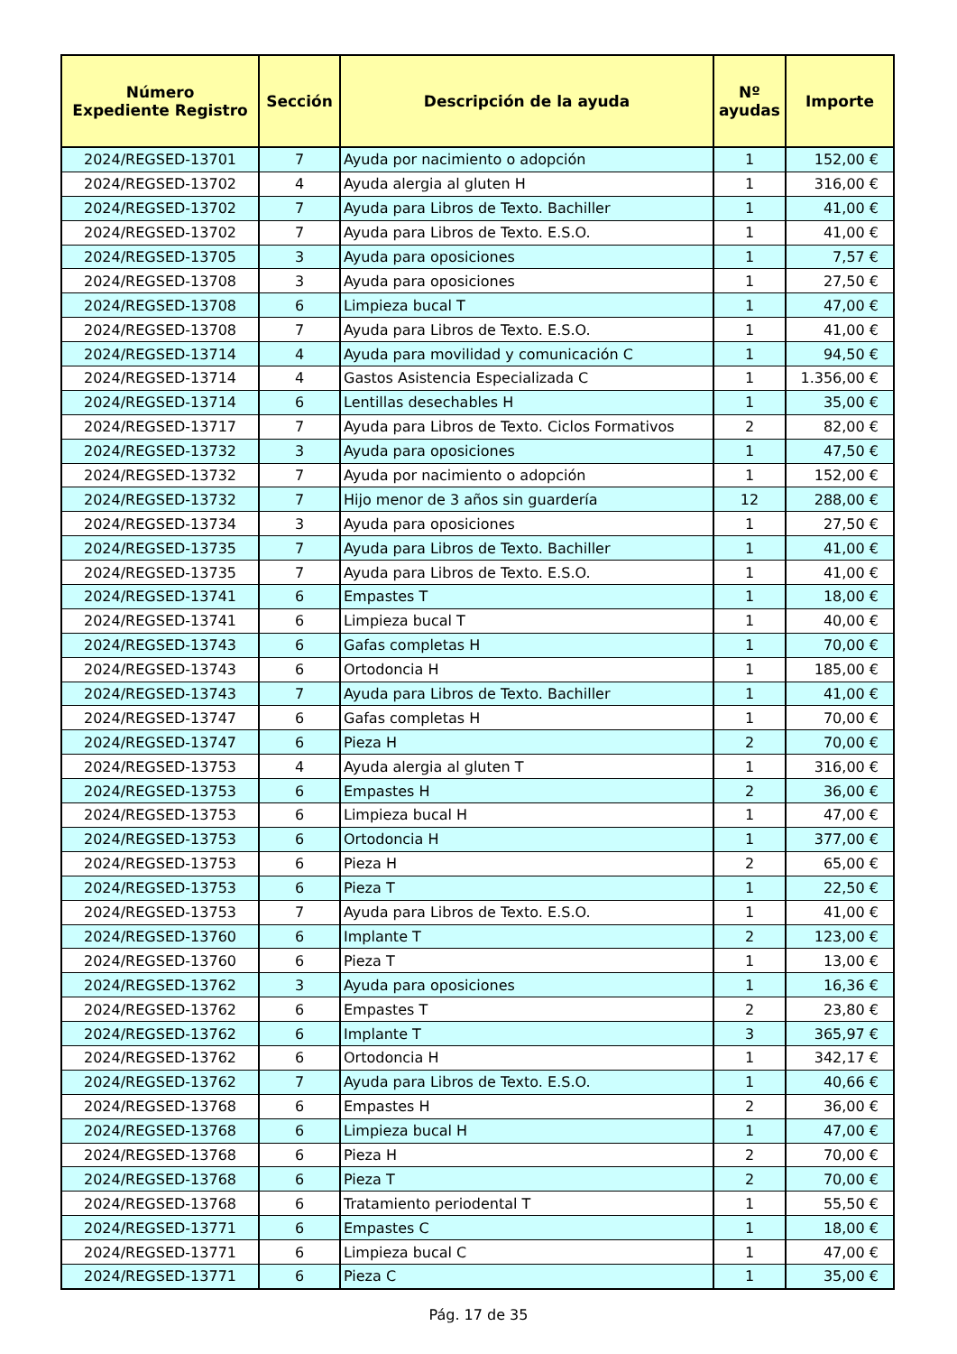| Número Expediente Registro | Sección | Descripción de la ayuda | Nº ayudas | Importe |
| --- | --- | --- | --- | --- |
| 2024/REGSED-13701 | 7 | Ayuda por nacimiento o adopción | 1 | 152,00 € |
| 2024/REGSED-13702 | 4 | Ayuda alergia al gluten H | 1 | 316,00 € |
| 2024/REGSED-13702 | 7 | Ayuda para Libros de Texto. Bachiller | 1 | 41,00 € |
| 2024/REGSED-13702 | 7 | Ayuda para Libros de Texto. E.S.O. | 1 | 41,00 € |
| 2024/REGSED-13705 | 3 | Ayuda para oposiciones | 1 | 7,57 € |
| 2024/REGSED-13708 | 3 | Ayuda para oposiciones | 1 | 27,50 € |
| 2024/REGSED-13708 | 6 | Limpieza bucal T | 1 | 47,00 € |
| 2024/REGSED-13708 | 7 | Ayuda para Libros de Texto. E.S.O. | 1 | 41,00 € |
| 2024/REGSED-13714 | 4 | Ayuda para movilidad y comunicación C | 1 | 94,50 € |
| 2024/REGSED-13714 | 4 | Gastos Asistencia Especializada C | 1 | 1.356,00 € |
| 2024/REGSED-13714 | 6 | Lentillas desechables H | 1 | 35,00 € |
| 2024/REGSED-13717 | 7 | Ayuda para Libros de Texto. Ciclos Formativos | 2 | 82,00 € |
| 2024/REGSED-13732 | 3 | Ayuda para oposiciones | 1 | 47,50 € |
| 2024/REGSED-13732 | 7 | Ayuda por nacimiento o adopción | 1 | 152,00 € |
| 2024/REGSED-13732 | 7 | Hijo menor de 3 años sin guardería | 12 | 288,00 € |
| 2024/REGSED-13734 | 3 | Ayuda para oposiciones | 1 | 27,50 € |
| 2024/REGSED-13735 | 7 | Ayuda para Libros de Texto. Bachiller | 1 | 41,00 € |
| 2024/REGSED-13735 | 7 | Ayuda para Libros de Texto. E.S.O. | 1 | 41,00 € |
| 2024/REGSED-13741 | 6 | Empastes T | 1 | 18,00 € |
| 2024/REGSED-13741 | 6 | Limpieza bucal T | 1 | 40,00 € |
| 2024/REGSED-13743 | 6 | Gafas completas H | 1 | 70,00 € |
| 2024/REGSED-13743 | 6 | Ortodoncia H | 1 | 185,00 € |
| 2024/REGSED-13743 | 7 | Ayuda para Libros de Texto. Bachiller | 1 | 41,00 € |
| 2024/REGSED-13747 | 6 | Gafas completas H | 1 | 70,00 € |
| 2024/REGSED-13747 | 6 | Pieza H | 2 | 70,00 € |
| 2024/REGSED-13753 | 4 | Ayuda alergia al gluten T | 1 | 316,00 € |
| 2024/REGSED-13753 | 6 | Empastes H | 2 | 36,00 € |
| 2024/REGSED-13753 | 6 | Limpieza bucal H | 1 | 47,00 € |
| 2024/REGSED-13753 | 6 | Ortodoncia H | 1 | 377,00 € |
| 2024/REGSED-13753 | 6 | Pieza H | 2 | 65,00 € |
| 2024/REGSED-13753 | 6 | Pieza T | 1 | 22,50 € |
| 2024/REGSED-13753 | 7 | Ayuda para Libros de Texto. E.S.O. | 1 | 41,00 € |
| 2024/REGSED-13760 | 6 | Implante T | 2 | 123,00 € |
| 2024/REGSED-13760 | 6 | Pieza T | 1 | 13,00 € |
| 2024/REGSED-13762 | 3 | Ayuda para oposiciones | 1 | 16,36 € |
| 2024/REGSED-13762 | 6 | Empastes T | 2 | 23,80 € |
| 2024/REGSED-13762 | 6 | Implante T | 3 | 365,97 € |
| 2024/REGSED-13762 | 6 | Ortodoncia H | 1 | 342,17 € |
| 2024/REGSED-13762 | 7 | Ayuda para Libros de Texto. E.S.O. | 1 | 40,66 € |
| 2024/REGSED-13768 | 6 | Empastes H | 2 | 36,00 € |
| 2024/REGSED-13768 | 6 | Limpieza bucal H | 1 | 47,00 € |
| 2024/REGSED-13768 | 6 | Pieza H | 2 | 70,00 € |
| 2024/REGSED-13768 | 6 | Pieza T | 2 | 70,00 € |
| 2024/REGSED-13768 | 6 | Tratamiento periodental T | 1 | 55,50 € |
| 2024/REGSED-13771 | 6 | Empastes C | 1 | 18,00 € |
| 2024/REGSED-13771 | 6 | Limpieza bucal C | 1 | 47,00 € |
| 2024/REGSED-13771 | 6 | Pieza C | 1 | 35,00 € |
Pág. 17 de 35